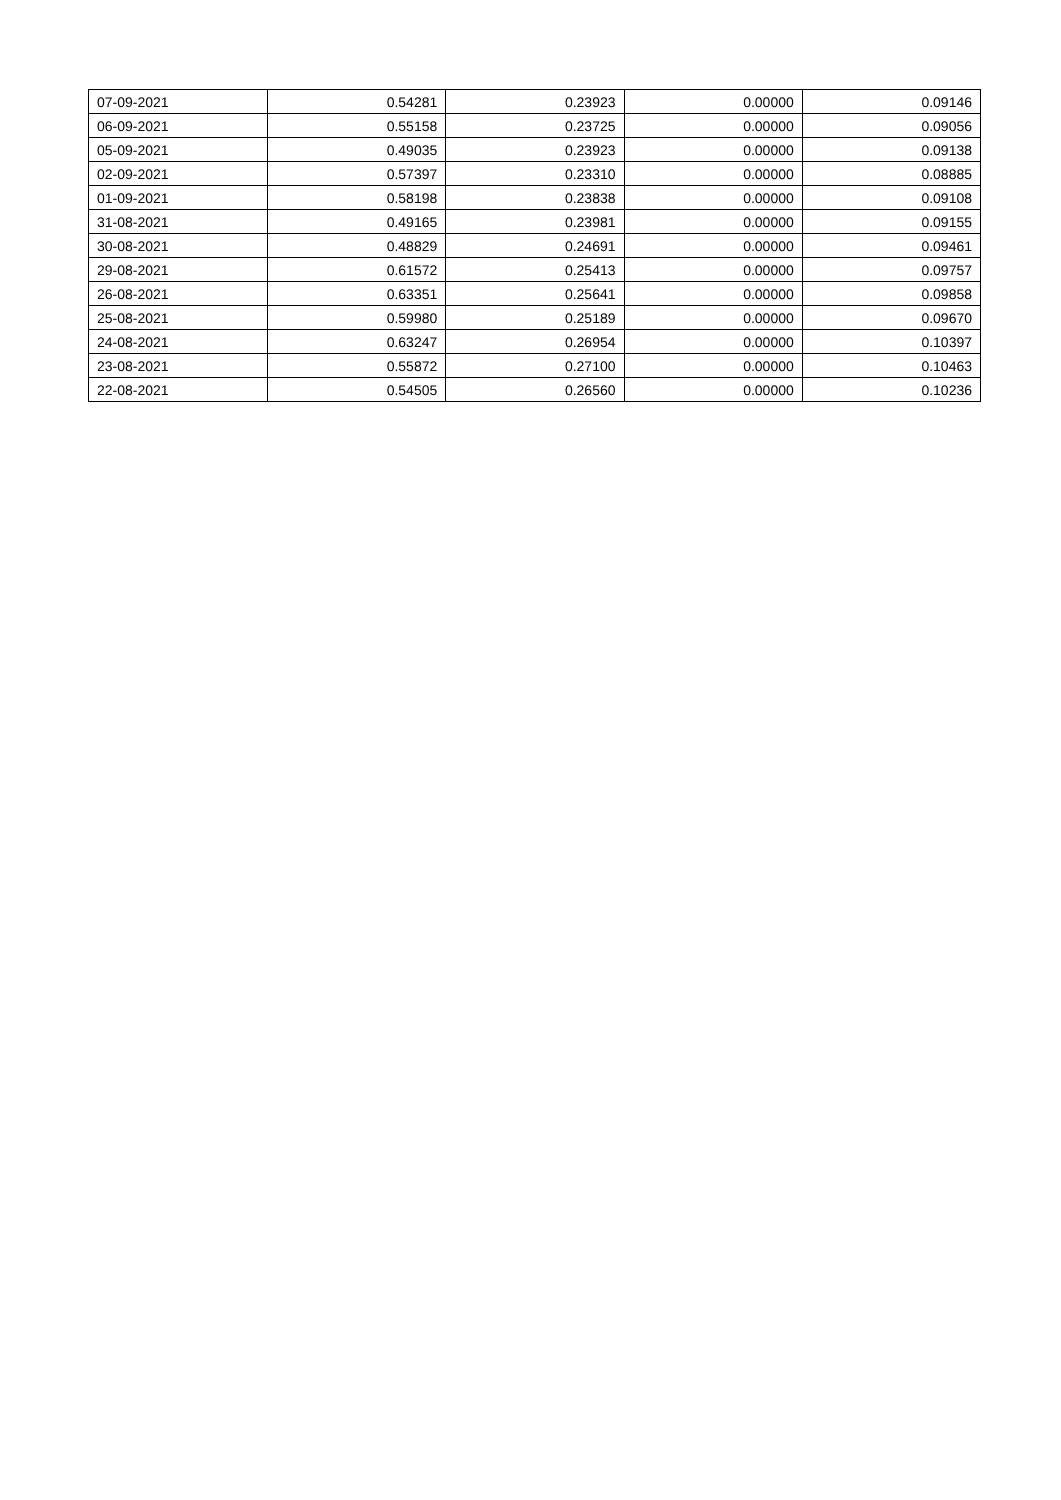| 07-09-2021 | 0.54281 | 0.23923 | 0.00000 | 0.09146 |
| 06-09-2021 | 0.55158 | 0.23725 | 0.00000 | 0.09056 |
| 05-09-2021 | 0.49035 | 0.23923 | 0.00000 | 0.09138 |
| 02-09-2021 | 0.57397 | 0.23310 | 0.00000 | 0.08885 |
| 01-09-2021 | 0.58198 | 0.23838 | 0.00000 | 0.09108 |
| 31-08-2021 | 0.49165 | 0.23981 | 0.00000 | 0.09155 |
| 30-08-2021 | 0.48829 | 0.24691 | 0.00000 | 0.09461 |
| 29-08-2021 | 0.61572 | 0.25413 | 0.00000 | 0.09757 |
| 26-08-2021 | 0.63351 | 0.25641 | 0.00000 | 0.09858 |
| 25-08-2021 | 0.59980 | 0.25189 | 0.00000 | 0.09670 |
| 24-08-2021 | 0.63247 | 0.26954 | 0.00000 | 0.10397 |
| 23-08-2021 | 0.55872 | 0.27100 | 0.00000 | 0.10463 |
| 22-08-2021 | 0.54505 | 0.26560 | 0.00000 | 0.10236 |